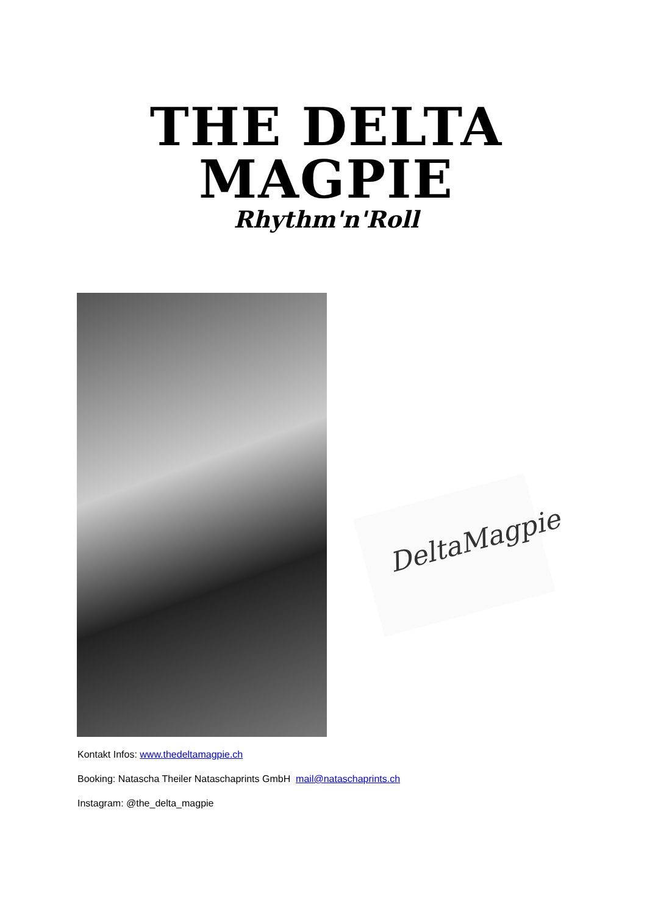THE DELTA MAGPIE
Rhythm'n'Roll
DeltaMagpie
Kontakt Infos: www.thedeltamagpie.ch
Booking: Natascha Theiler Nataschaprints GmbH mail@nataschaprints.ch
Instagram: @the_delta_magpie